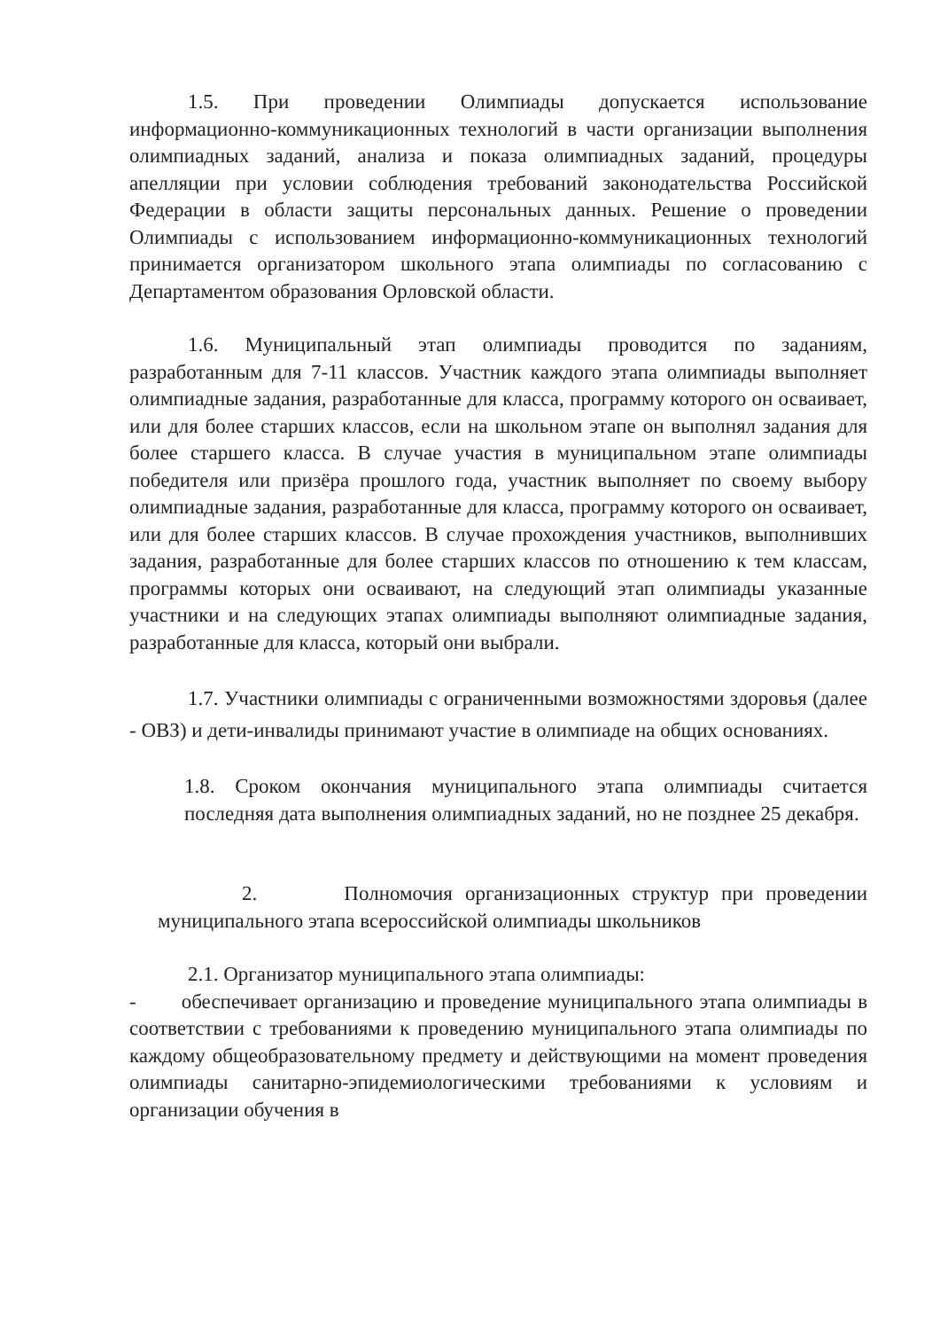1.5. При проведении Олимпиады допускается использование информационно-коммуникационных технологий в части организации выполнения олимпиадных заданий, анализа и показа олимпиадных заданий, процедуры апелляции при условии соблюдения требований законодательства Российской Федерации в области защиты персональных данных. Решение о проведении Олимпиады с использованием информационно-коммуникационных технологий принимается организатором школьного этапа олимпиады по согласованию с Департаментом образования Орловской области.
1.6. Муниципальный этап олимпиады проводится по заданиям, разработанным для 7-11 классов. Участник каждого этапа олимпиады выполняет олимпиадные задания, разработанные для класса, программу которого он осваивает, или для более старших классов, если на школьном этапе он выполнял задания для более старшего класса. В случае участия в муниципальном этапе олимпиады победителя или призёра прошлого года, участник выполняет по своему выбору олимпиадные задания, разработанные для класса, программу которого он осваивает, или для более старших классов. В случае прохождения участников, выполнивших задания, разработанные для более старших классов по отношению к тем классам, программы которых они осваивают, на следующий этап олимпиады указанные участники и на следующих этапах олимпиады выполняют олимпиадные задания, разработанные для класса, который они выбрали.
1.7. Участники олимпиады с ограниченными возможностями здоровья (далее - ОВЗ) и дети-инвалиды принимают участие в олимпиаде на общих основаниях.
1.8. Сроком окончания муниципального этапа олимпиады считается последняя дата выполнения олимпиадных заданий, но не позднее 25 декабря.
2. Полномочия организационных структур при проведении муниципального этапа всероссийской олимпиады школьников
2.1. Организатор муниципального этапа олимпиады:
- обеспечивает организацию и проведение муниципального этапа олимпиады в соответствии с требованиями к проведению муниципального этапа олимпиады по каждому общеобразовательному предмету и действующими на момент проведения олимпиады санитарно-эпидемиологическими требованиями к условиям и организации обучения в